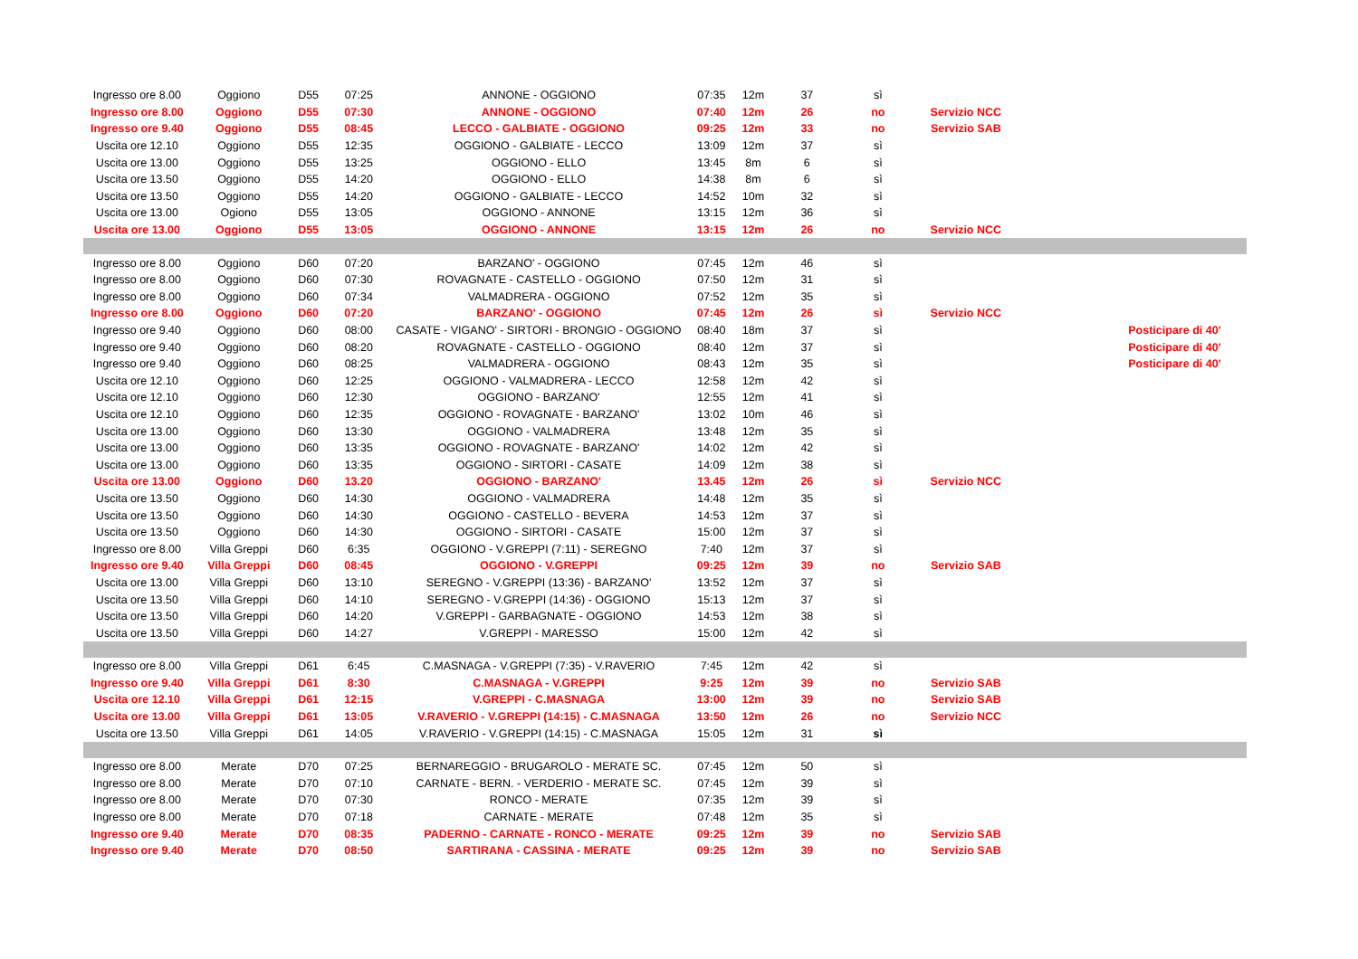| Ingresso ore 8.00 | Oggiono | D55 | 07:25 | ANNONE - OGGIONO | 07:35 | 12m | 37 | sì | | | |
| Ingresso ore 8.00 | Oggiono | D55 | 07:30 | ANNONE - OGGIONO | 07:40 | 12m | 26 | no | Servizio NCC | | |
| Ingresso ore 9.40 | Oggiono | D55 | 08:45 | LECCO - GALBIATE - OGGIONO | 09:25 | 12m | 33 | no | Servizio SAB | | |
| Uscita ore 12.10 | Oggiono | D55 | 12:35 | OGGIONO - GALBIATE - LECCO | 13:09 | 12m | 37 | sì | | | |
| Uscita ore 13.00 | Oggiono | D55 | 13:25 | OGGIONO - ELLO | 13:45 | 8m | 6 | sì | | | |
| Uscita ore 13.50 | Oggiono | D55 | 14:20 | OGGIONO - ELLO | 14:38 | 8m | 6 | sì | | | |
| Uscita ore 13.50 | Oggiono | D55 | 14:20 | OGGIONO - GALBIATE - LECCO | 14:52 | 10m | 32 | sì | | | |
| Uscita ore 13.00 | Ogiono | D55 | 13:05 | OGGIONO - ANNONE | 13:15 | 12m | 36 | sì | | | |
| Uscita ore 13.00 | Oggiono | D55 | 13:05 | OGGIONO - ANNONE | 13:15 | 12m | 26 | no | Servizio NCC | | |
| Ingresso ore 8.00 | Oggiono | D60 | 07:20 | BARZANO' - OGGIONO | 07:45 | 12m | 46 | sì | | | |
| Ingresso ore 8.00 | Oggiono | D60 | 07:30 | ROVAGNATE - CASTELLO - OGGIONO | 07:50 | 12m | 31 | sì | | | |
| Ingresso ore 8.00 | Oggiono | D60 | 07:34 | VALMADRERA - OGGIONO | 07:52 | 12m | 35 | sì | | | |
| Ingresso ore 8.00 | Oggiono | D60 | 07:20 | BARZANO' - OGGIONO | 07:45 | 12m | 26 | sì | Servizio NCC | | |
| Ingresso ore 9.40 | Oggiono | D60 | 08:00 | CASATE - VIGANO' - SIRTORI - BRONGIO - OGGIONO | 08:40 | 18m | 37 | sì | | | Posticipare di 40' |
| Ingresso ore 9.40 | Oggiono | D60 | 08:20 | ROVAGNATE - CASTELLO - OGGIONO | 08:40 | 12m | 37 | sì | | | Posticipare di 40' |
| Ingresso ore 9.40 | Oggiono | D60 | 08:25 | VALMADRERA - OGGIONO | 08:43 | 12m | 35 | sì | | | Posticipare di 40' |
| Uscita ore 12.10 | Oggiono | D60 | 12:25 | OGGIONO - VALMADRERA - LECCO | 12:58 | 12m | 42 | sì | | | |
| Uscita ore 12.10 | Oggiono | D60 | 12:30 | OGGIONO - BARZANO' | 12:55 | 12m | 41 | sì | | | |
| Uscita ore 12.10 | Oggiono | D60 | 12:35 | OGGIONO - ROVAGNATE - BARZANO' | 13:02 | 10m | 46 | sì | | | |
| Uscita ore 13.00 | Oggiono | D60 | 13:30 | OGGIONO - VALMADRERA | 13:48 | 12m | 35 | sì | | | |
| Uscita ore 13.00 | Oggiono | D60 | 13:35 | OGGIONO - ROVAGNATE - BARZANO' | 14:02 | 12m | 42 | sì | | | |
| Uscita ore 13.00 | Oggiono | D60 | 13:35 | OGGIONO - SIRTORI - CASATE | 14:09 | 12m | 38 | sì | | | |
| Uscita ore 13.00 | Oggiono | D60 | 13.20 | OGGIONO - BARZANO' | 13.45 | 12m | 26 | sì | Servizio NCC | | |
| Uscita ore 13.50 | Oggiono | D60 | 14:30 | OGGIONO - VALMADRERA | 14:48 | 12m | 35 | sì | | | |
| Uscita ore 13.50 | Oggiono | D60 | 14:30 | OGGIONO - CASTELLO - BEVERA | 14:53 | 12m | 37 | sì | | | |
| Uscita ore 13.50 | Oggiono | D60 | 14:30 | OGGIONO - SIRTORI - CASATE | 15:00 | 12m | 37 | sì | | | |
| Ingresso ore 8.00 | Villa Greppi | D60 | 6:35 | OGGIONO - V.GREPPI (7:11) - SEREGNO | 7:40 | 12m | 37 | sì | | | |
| Ingresso ore 9.40 | Villa Greppi | D60 | 08:45 | OGGIONO - V.GREPPI | 09:25 | 12m | 39 | no | Servizio SAB | | |
| Uscita ore 13.00 | Villa Greppi | D60 | 13:10 | SEREGNO - V.GREPPI (13:36) - BARZANO' | 13:52 | 12m | 37 | sì | | | |
| Uscita ore 13.50 | Villa Greppi | D60 | 14:10 | SEREGNO - V.GREPPI (14:36) - OGGIONO | 15:13 | 12m | 37 | sì | | | |
| Uscita ore 13.50 | Villa Greppi | D60 | 14:20 | V.GREPPI - GARBAGNATE - OGGIONO | 14:53 | 12m | 38 | sì | | | |
| Uscita ore 13.50 | Villa Greppi | D60 | 14:27 | V.GREPPI - MARESSO | 15:00 | 12m | 42 | sì | | | |
| Ingresso ore 8.00 | Villa Greppi | D61 | 6:45 | C.MASNAGA - V.GREPPI (7:35) - V.RAVERIO | 7:45 | 12m | 42 | sì | | | |
| Ingresso ore 9.40 | Villa Greppi | D61 | 8:30 | C.MASNAGA - V.GREPPI | 9:25 | 12m | 39 | no | Servizio SAB | | |
| Uscita ore 12.10 | Villa Greppi | D61 | 12:15 | V.GREPPI - C.MASNAGA | 13:00 | 12m | 39 | no | Servizio SAB | | |
| Uscita ore 13.00 | Villa Greppi | D61 | 13:05 | V.RAVERIO - V.GREPPI (14:15) - C.MASNAGA | 13:50 | 12m | 26 | no | Servizio NCC | | |
| Uscita ore 13.50 | Villa Greppi | D61 | 14:05 | V.RAVERIO - V.GREPPI (14:15) - C.MASNAGA | 15:05 | 12m | 31 | sì | | | |
| Ingresso ore 8.00 | Merate | D70 | 07:25 | BERNAREGGIO - BRUGAROLO - MERATE SC. | 07:45 | 12m | 50 | sì | | | |
| Ingresso ore 8.00 | Merate | D70 | 07:10 | CARNATE - BERN. - VERDERIO - MERATE SC. | 07:45 | 12m | 39 | sì | | | |
| Ingresso ore 8.00 | Merate | D70 | 07:30 | RONCO - MERATE | 07:35 | 12m | 39 | sì | | | |
| Ingresso ore 8.00 | Merate | D70 | 07:18 | CARNATE - MERATE | 07:48 | 12m | 35 | sì | | | |
| Ingresso ore 9.40 | Merate | D70 | 08:35 | PADERNO - CARNATE - RONCO - MERATE | 09:25 | 12m | 39 | no | Servizio SAB | | |
| Ingresso ore 9.40 | Merate | D70 | 08:50 | SARTIRANA - CASSINA - MERATE | 09:25 | 12m | 39 | no | Servizio SAB | | |